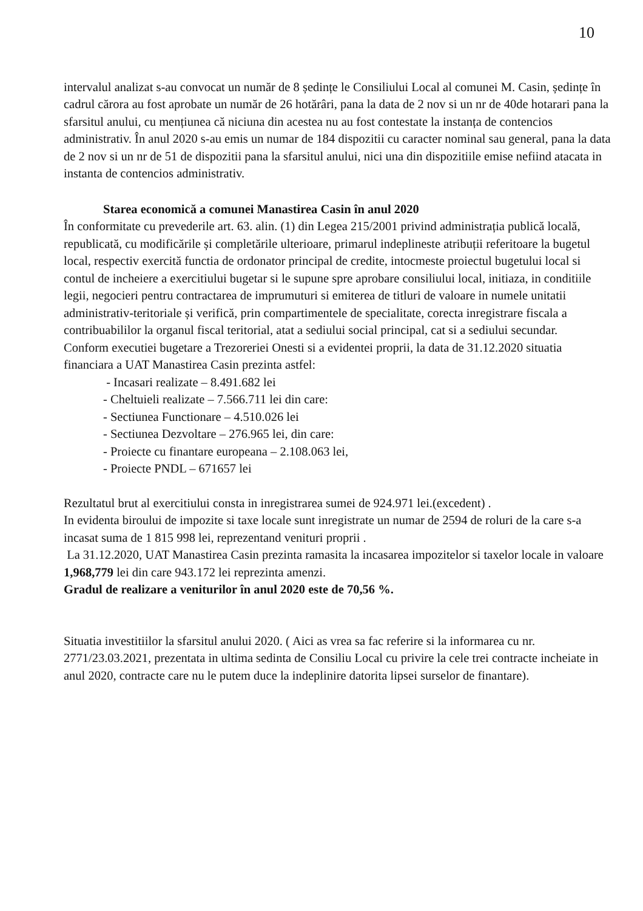10
intervalul analizat s-au convocat un număr de 8 ședințe le Consiliului Local al comunei M. Casin, ședințe în cadrul cărora au fost aprobate un număr de 26 hotărâri, pana la data de 2 nov si un nr de 40de hotarari pana la sfarsitul anului, cu mențiunea că niciuna din acestea nu au fost contestate la instanța de contencios administrativ. În anul 2020 s-au emis un numar de 184 dispozitii cu caracter nominal sau general, pana la data de 2 nov si un nr de 51 de dispozitii pana la sfarsitul anului, nici una din dispozitiile emise nefiind atacata in instanta de contencios administrativ.
Starea economică a comunei Manastirea Casin în anul 2020
În conformitate cu prevederile art. 63. alin. (1) din Legea 215/2001 privind administrația publică locală, republicată, cu modificările și completările ulterioare, primarul indeplineste atribuții referitoare la bugetul local, respectiv exercită functia de ordonator principal de credite, intocmeste proiectul bugetului local si contul de incheiere a exercitiului bugetar si le supune spre aprobare consiliului local, initiaza, in conditiile legii, negocieri pentru contractarea de imprumuturi si emiterea de titluri de valoare in numele unitatii administrativ-teritoriale și verifică, prin compartimentele de specialitate, corecta inregistrare fiscala a contribuabililor la organul fiscal teritorial, atat a sediului social principal, cat si a sediului secundar.
Conform executiei bugetare a Trezoreriei Onesti si a evidentei proprii, la data de 31.12.2020 situatia financiara a UAT Manastirea Casin prezinta astfel:
- Incasari realizate – 8.491.682 lei
- Cheltuieli realizate – 7.566.711 lei din care:
- Sectiunea Functionare – 4.510.026 lei
- Sectiunea Dezvoltare – 276.965 lei, din care:
- Proiecte cu finantare europeana – 2.108.063 lei,
- Proiecte PNDL – 671657 lei
Rezultatul brut al exercitiului consta in inregistrarea sumei de 924.971 lei.(excedent) .
In evidenta biroului de impozite si taxe locale sunt inregistrate un numar de 2594 de roluri de la care s-a incasat suma de 1 815 998 lei, reprezentand venituri proprii .
La 31.12.2020, UAT Manastirea Casin prezinta ramasita la incasarea impozitelor si taxelor locale in valoare 1,968,779 lei din care 943.172 lei reprezinta amenzi.
Gradul de realizare a veniturilor în anul 2020 este de 70,56 %.
Situatia investitiilor la sfarsitul anului 2020. ( Aici as vrea sa fac referire si la informarea cu nr. 2771/23.03.2021, prezentata in ultima sedinta de Consiliu Local cu privire la cele trei contracte incheiate in anul 2020, contracte care nu le putem duce la indeplinire datorita lipsei surselor de finantare).